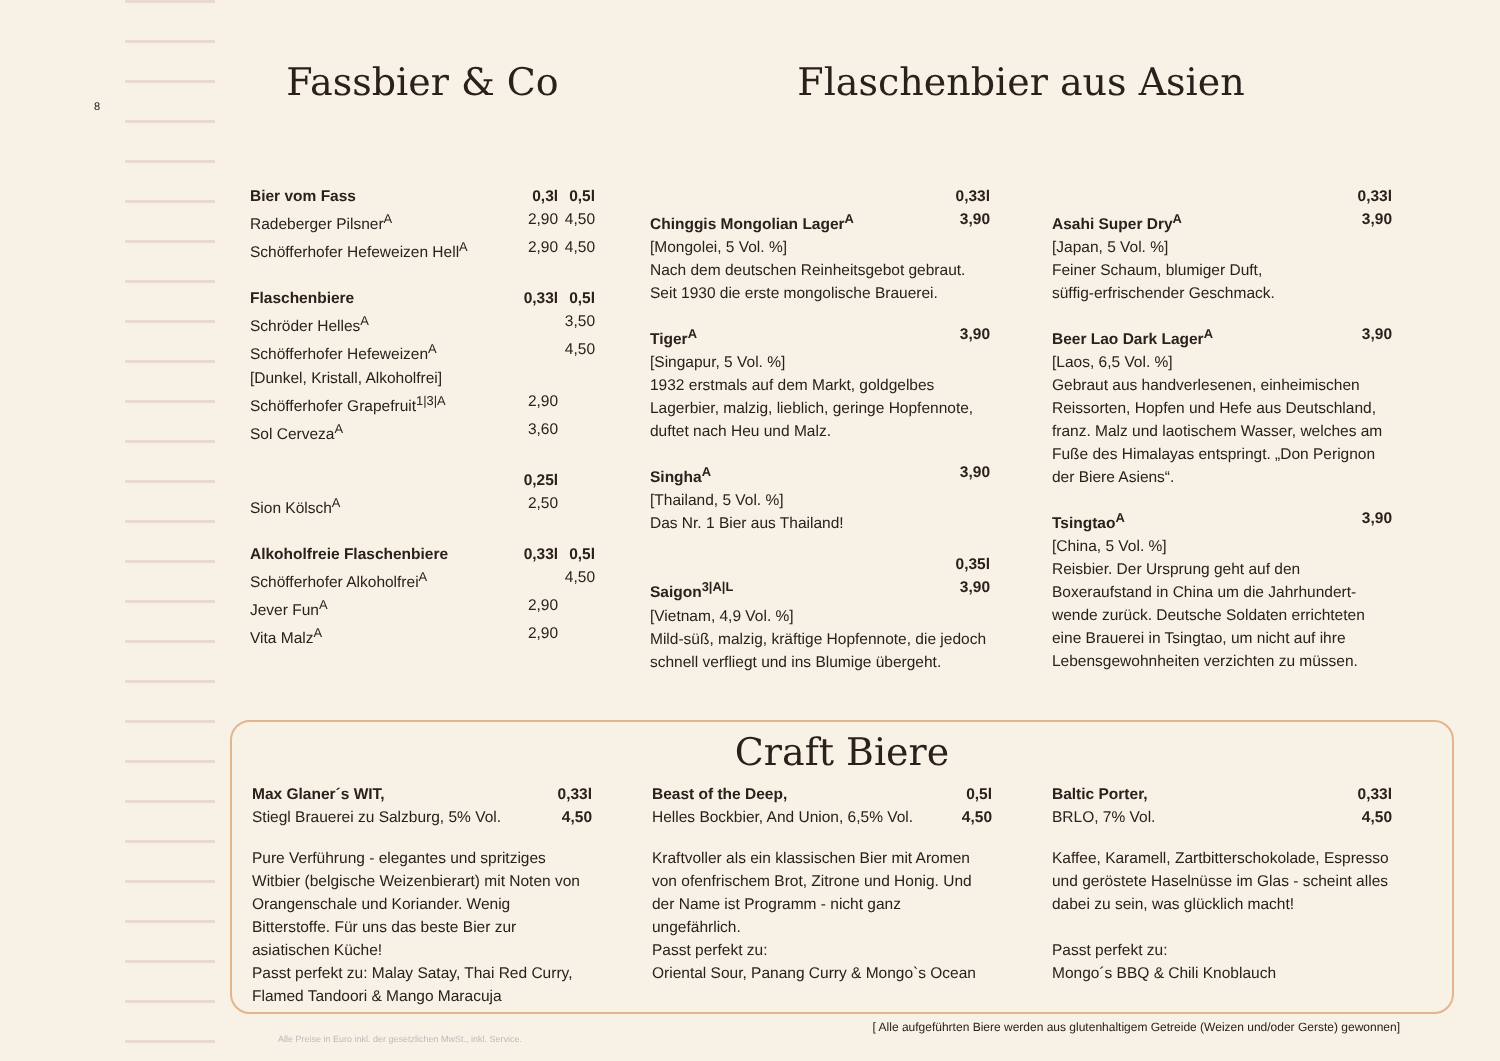8
Fassbier & Co
| Bier vom Fass | 0,3l | 0,5l |
| --- | --- | --- |
| Radeberger Pilsner<sup>A</sup> | 2,90 | 4,50 |
| Schöfferhofer Hefeweizen Hell<sup>A</sup> | 2,90 | 4,50 |
| Flaschenbiere | 0,33l | 0,5l |
| Schröder Helles<sup>A</sup> | | 3,50 |
| Schöfferhofer Hefeweizen<sup>A</sup> | | 4,50 |
| [Dunkel, Kristall, Alkoholfrei] | | |
| Schöfferhofer Grapefruit<sup>1/3/A</sup> | 2,90 | |
| Sol Cerveza<sup>A</sup> | 3,60 | |
| | 0,25l | |
| Sion Kölsch<sup>A</sup> | 2,50 | |
| Alkoholfreie Flaschenbiere | 0,33l | 0,5l |
| Schöfferhofer Alkoholfrei<sup>A</sup> | | 4,50 |
| Jever Fun<sup>A</sup> | 2,90 | |
| Vita Malz<sup>A</sup> | 2,90 | |
Flaschenbier aus Asien
| | 0,33l |
| --- | --- |
| Chinggis Mongolian Lager<sup>A</sup> | 3,90 |
[Mongolei, 5 Vol. %]
Nach dem deutschen Reinheitsgebot gebraut.
Seit 1930 die erste mongolische Brauerei.
| Tiger<sup>A</sup> | 3,90 |
| --- | --- |
[Singapur, 5 Vol. %]
1932 erstmals auf dem Markt, goldgelbes Lagerbier, malzig, lieblich, geringe Hopfennote, duftet nach Heu und Malz.
| Singha<sup>A</sup> | 3,90 |
| --- | --- |
[Thailand, 5 Vol. %]
Das Nr. 1 Bier aus Thailand!
| | 0,35l |
| --- | --- |
| Saigon<sup>3/A/L</sup> | 3,90 |
[Vietnam, 4,9 Vol. %]
Mild-süß, malzig, kräftige Hopfennote, die jedoch schnell verfliegt und ins Blumige übergeht.
| | 0,33l |
| --- | --- |
| Asahi Super Dry<sup>A</sup> | 3,90 |
[Japan, 5 Vol. %]
Feiner Schaum, blumiger Duft,
süffig-erfrischender Geschmack.
| Beer Lao Dark Lager<sup>A</sup> | 3,90 |
| --- | --- |
[Laos, 6,5 Vol. %]
Gebraut aus handverlesenen, einheimischen Reissorten, Hopfen und Hefe aus Deutschland, franz. Malz und laotischem Wasser, welches am Fuße des Himalayas entspringt. „Don Perignon der Biere Asiens“.
| Tsingtao<sup>A</sup> | 3,90 |
| --- | --- |
[China, 5 Vol. %]
Reisbier. Der Ursprung geht auf den Boxeraufstand in China um die Jahrhundert-wende zurück. Deutsche Soldaten errichteten eine Brauerei in Tsingtao, um nicht auf ihre Lebensgewohnheiten verzichten zu müssen.
Craft Biere
| Max Glaner´s WIT, | 0,33l |
| --- | --- |
| Stiegl Brauerei zu Salzburg, 5% Vol. | 4,50 |
Pure Verführung - elegantes und spritziges Witbier (belgische Weizenbierart) mit Noten von Orangenschale und Koriander. Wenig Bitterstoffe. Für uns das beste Bier zur asiatischen Küche!
Passt perfekt zu: Malay Satay, Thai Red Curry, Flamed Tandoori & Mango Maracuja
| Beast of the Deep, | 0,5l |
| --- | --- |
| Helles Bockbier, And Union, 6,5% Vol. | 4,50 |
Kraftvoller als ein klassischen Bier mit Aromen von ofenfrischem Brot, Zitrone und Honig. Und der Name ist Programm - nicht ganz ungefährlich.
Passt perfekt zu:
Oriental Sour, Panang Curry & Mongo`s Ocean
| Baltic Porter, | 0,33l |
| --- | --- |
| BRLO, 7% Vol. | 4,50 |
Kaffee, Karamell, Zartbitterschokolade, Espresso und geröstete Haselnüsse im Glas - scheint alles dabei zu sein, was glücklich macht!
Passt perfekt zu:
Mongo´s BBQ & Chili Knoblauch
[ Alle aufgeführten Biere werden aus glutenhaltigem Getreide (Weizen und/oder Gerste) gewonnen]
Alle Preise in Euro inkl. der gesetzlichen MwSt., inkl. Service.